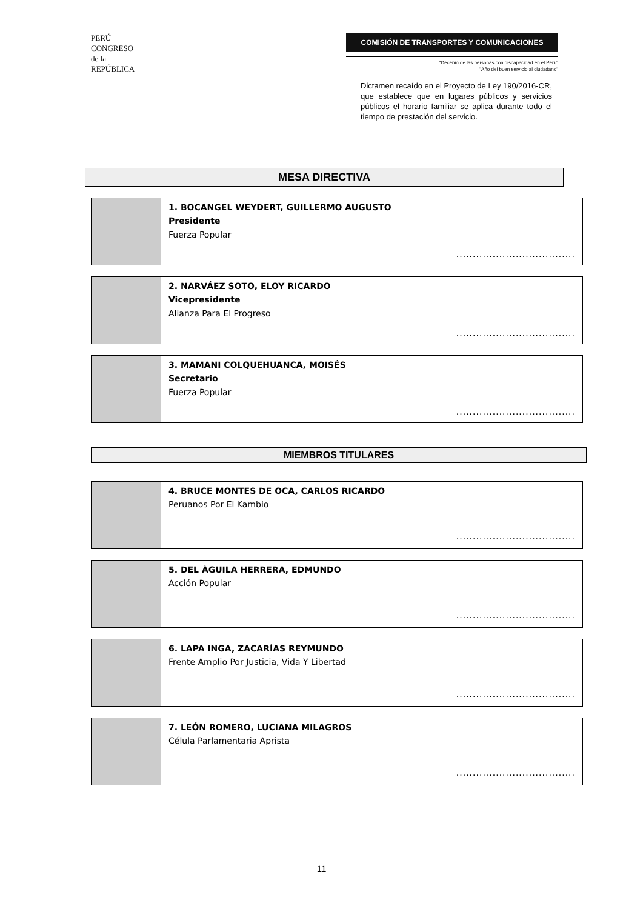PERÚ
CONGRESO
de la
REPÚBLICA
COMISIÓN DE TRANSPORTES Y COMUNICACIONES
"Decenio de las personas con discapacidad en el Perú"
"Año del buen servicio al ciudadano"
Dictamen recaído en el Proyecto de Ley 190/2016-CR, que establece que en lugares públicos y servicios públicos el horario familiar se aplica durante todo el tiempo de prestación del servicio.
MESA DIRECTIVA
| | 1. BOCANGEL WEYDERT, GUILLERMO AUGUSTO Presidente Fuerza Popular .................................... |
| | 2. NARVÁEZ SOTO, ELOY RICARDO Vicepresidente Alianza Para El Progreso .................................... |
| | 3. MAMANI COLQUEHUANCA, MOISÉS Secretario Fuerza Popular .................................... |
MIEMBROS TITULARES
| | 4. BRUCE MONTES DE OCA, CARLOS RICARDO Peruanos Por El Kambio .................................... |
| | 5. DEL ÁGUILA HERRERA, EDMUNDO Acción Popular .................................... |
| | 6. LAPA INGA, ZACARÍAS REYMUNDO Frente Amplio Por Justicia, Vida Y Libertad .................................... |
| | 7. LEÓN ROMERO, LUCIANA MILAGROS Célula Parlamentaria Aprista .................................... |
11